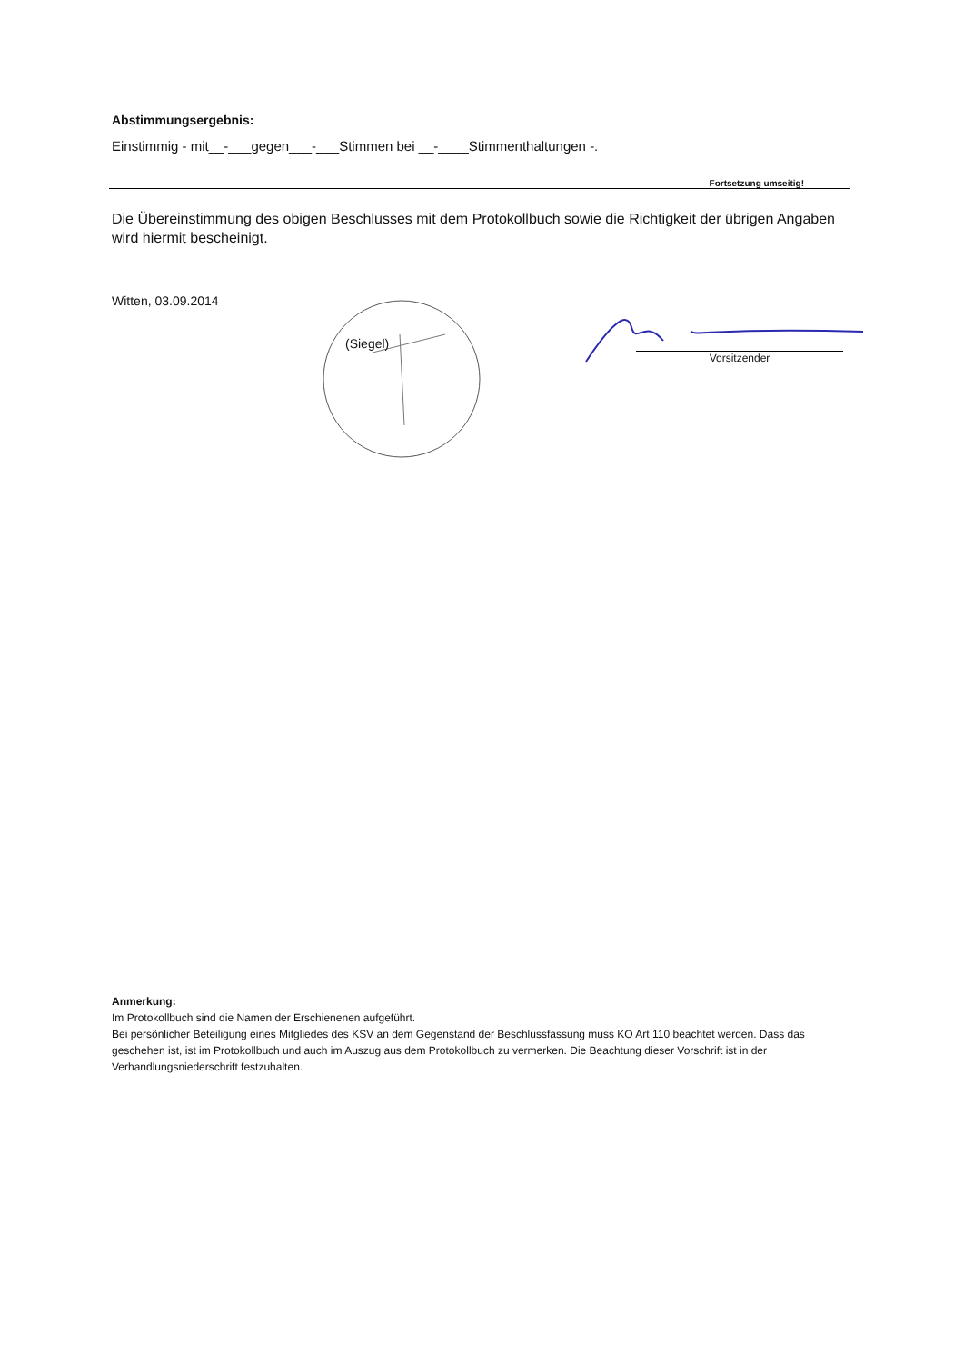Abstimmungsergebnis:
Einstimmig - mit__-___gegen___-___Stimmen bei __-____Stimmenthaltungen -.
Fortsetzung umseitig!
Die Übereinstimmung des obigen Beschlusses mit dem Protokollbuch sowie die Richtigkeit der übrigen Angaben wird hiermit bescheinigt.
Witten, 03.09.2014
(Siegel)
Vorsitzender
Anmerkung:
Im Protokollbuch sind die Namen der Erschienenen aufgeführt.
Bei persönlicher Beteiligung eines Mitgliedes des KSV an dem Gegenstand der Beschlussfassung muss KO Art 110 beachtet werden. Dass das geschehen ist, ist im Protokollbuch und auch im Auszug aus dem Protokollbuch zu vermerken. Die Beachtung dieser Vorschrift ist in der Verhandlungsniederschrift festzuhalten.